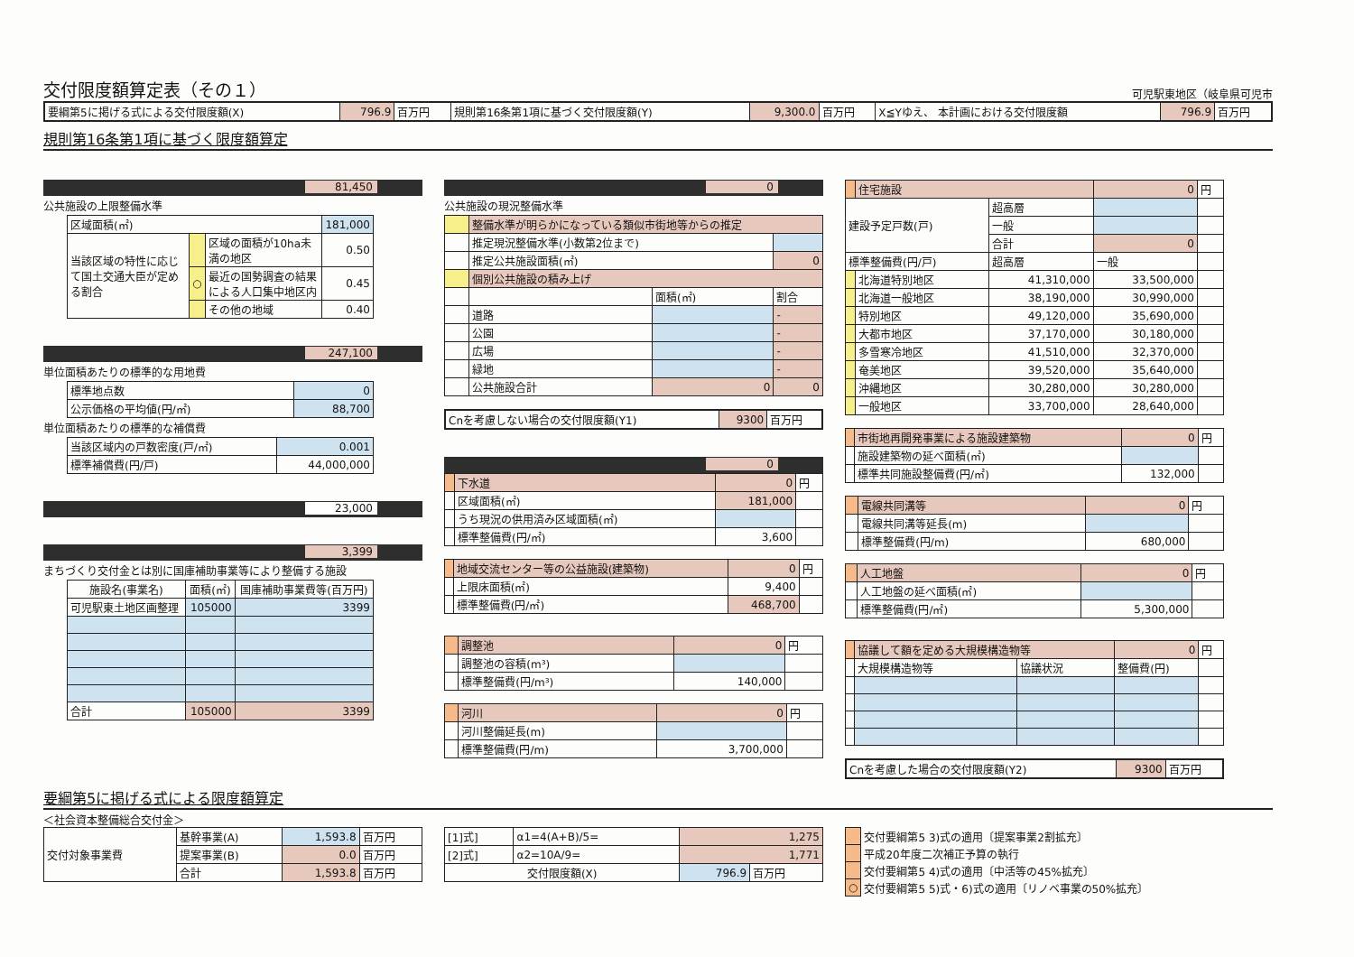交付限度額算定表（その１）
可児駅東地区（岐阜県可児市
| 要綱第5に掲げる式による交付限度額(X) | 796.9 | 百万円 | 規則第16条第1項に基づく交付限度額(Y) | 9,300.0 | 百万円 | X≦Yゆえ、 本計画における交付限度額 | 796.9 | 百万円 |
規則第16条第1項に基づく限度額算定
81,450
公共施設の上限整備水準
| 区域面積(㎡) | | | 181,000 |
| 当該区域の特性に応じて国土交通大臣が定める割合 | | 区域の面積が10ha未満の地区 | 0.50 |
| | ○ | 最近の国勢調査の結果による人口集中地区内 | 0.45 |
| | | その他の地域 | 0.40 |
247,100
単位面積あたりの標準的な用地費
| 標準地点数 | 0 |
| 公示価格の平均値(円/㎡) | 88,700 |
単位面積あたりの標準的な補償費
| 当該区域内の戸数密度(戸/㎡) | 0.001 |
| 標準補償費(円/戸) | 44,000,000 |
23,000
3,399
まちづくり交付金とは別に国庫補助事業等により整備する施設
| 施設名(事業名) | 面積(㎡) | 国庫補助事業費等(百万円) |
| --- | --- | --- |
| 可児駅東土地区画整理 | 105000 | 3399 |
| 合計 | 105000 | 3399 |
0
公共施設の現況整備水準
| | 整備水準が明らかになっている類似市街地等からの推定 | | |
| | 推定現況整備水準(小数第2位まで) | | |
| | 推定公共施設面積(㎡) | | 0 |
| | 個別公共施設の積み上げ | | |
| | | 面積(㎡) | 割合 |
| | 道路 | | - |
| | 公園 | | - |
| | 広場 | | - |
| | 緑地 | | - |
| | 公共施設合計 | 0 | 0 |
| Cnを考慮しない場合の交付限度額(Y1) | 9300 | 百万円 |
0
| | 下水道 | 0 | 円 |
| | 区域面積(㎡) | 181,000 | |
| | うち現況の供用済み区域面積(㎡) | | |
| | 標準整備費(円/㎡) | 3,600 | |
| | 地域交流センター等の公益施設(建築物) | 0 | 円 |
| | 上限床面積(㎡) | 9,400 | |
| | 標準整備費(円/㎡) | 468,700 | |
| | 調整池 | 0 | 円 |
| | 調整池の容積(m³) | | |
| | 標準整備費(円/m³) | 140,000 | |
| | 河川 | 0 | 円 |
| | 河川整備延長(m) | | |
| | 標準整備費(円/m) | 3,700,000 | |
| | 住宅施設 | | 0 | 円 |
| 建設予定戸数(戸) | | 超高層 | | |
| | | 一般 | | |
| | | 合計 | 0 | |
| 標準整備費(円/戸) | | 超高層 | 一般 | |
| | 北海道特別地区 | 41,310,000 | 33,500,000 | |
| | 北海道一般地区 | 38,190,000 | 30,990,000 | |
| | 特別地区 | 49,120,000 | 35,690,000 | |
| | 大都市地区 | 37,170,000 | 30,180,000 | |
| | 多雪寒冷地区 | 41,510,000 | 32,370,000 | |
| | 奄美地区 | 39,520,000 | 35,640,000 | |
| | 沖縄地区 | 30,280,000 | 30,280,000 | |
| | 一般地区 | 33,700,000 | 28,640,000 | |
| | 市街地再開発事業による施設建築物 | 0 | 円 |
| | 施設建築物の延べ面積(㎡) | | |
| | 標準共同施設整備費(円/㎡) | 132,000 | |
| | 電線共同溝等 | 0 | 円 |
| | 電線共同溝等延長(m) | | |
| | 標準整備費(円/m) | 680,000 | |
| | 人工地盤 | 0 | 円 |
| | 人工地盤の延べ面積(㎡) | | |
| | 標準整備費(円/㎡) | 5,300,000 | |
| | 協議して額を定める大規模構造物等 | | 0 | 円 |
| | 大規模構造物等 | 協議状況 | 整備費(円) | |
| Cnを考慮した場合の交付限度額(Y2) | 9300 | 百万円 |
要綱第5に掲げる式による限度額算定
＜社会資本整備総合交付金＞
| 交付対象事業費 | 基幹事業(A) | 1,593.8 | 百万円 |
| | 提案事業(B) | 0.0 | 百万円 |
| | 合計 | 1,593.8 | 百万円 |
| [1]式] | α1=4(A+B)/5= | 1,275 | |
| [2]式] | α2=10A/9= | 1,771 | |
| 交付限度額(X) | | 796.9 | 百万円 |
| | 交付要綱第5 3)式の適用〔提案事業2割拡充〕 |
| | 平成20年度二次補正予算の執行 |
| | 交付要綱第5 4)式の適用〔中活等の45%拡充〕 |
| ○ | 交付要綱第5 5)式・6)式の適用〔リノベ事業の50%拡充〕 |